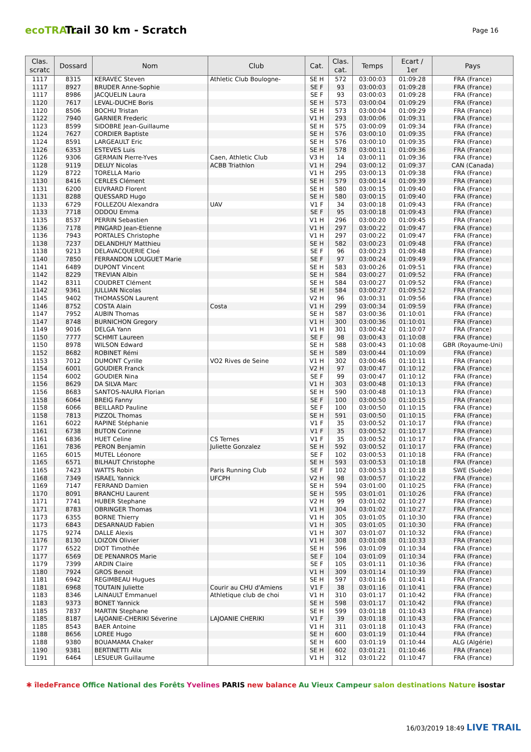ecoTRAIL
Trail 30 km - Scratch
Page 16
| Clas. scratc | Dossard | Nom | Club | Cat. | Clas. cat. | Temps | Ecart / 1er | Pays |
| --- | --- | --- | --- | --- | --- | --- | --- | --- |
| 1117 | 8315 | KERAVEC Steven | Athletic Club Boulogne- | SE H | 572 | 03:00:03 | 01:09:28 | FRA (France) |
| 1117 | 8927 | BRUDER Anne-Sophie | | SE F | 93 | 03:00:03 | 01:09:28 | FRA (France) |
| 1117 | 8986 | JACQUELIN Laura | | SE F | 93 | 03:00:03 | 01:09:28 | FRA (France) |
| 1120 | 7617 | LEVAL-DUCHE Boris | | SE H | 573 | 03:00:04 | 01:09:29 | FRA (France) |
| 1120 | 8506 | BOCHU Tristan | | SE H | 573 | 03:00:04 | 01:09:29 | FRA (France) |
| 1122 | 7940 | GARNIER Frederic | | V1 H | 293 | 03:00:06 | 01:09:31 | FRA (France) |
| 1123 | 8599 | SIDOBRE Jean-Guillaume | | SE H | 575 | 03:00:09 | 01:09:34 | FRA (France) |
| 1124 | 7627 | CORDIER Baptiste | | SE H | 576 | 03:00:10 | 01:09:35 | FRA (France) |
| 1124 | 8591 | LARGEAULT Eric | | SE H | 576 | 03:00:10 | 01:09:35 | FRA (France) |
| 1126 | 6353 | ESTEVES Luis | | SE H | 578 | 03:00:11 | 01:09:36 | FRA (France) |
| 1126 | 9306 | GERMAIN Pierre-Yves | Caen, Athletic Club | V3 H | 14 | 03:00:11 | 01:09:36 | FRA (France) |
| 1128 | 9119 | DELUY Nicolas | ACBB Triathlon | V1 H | 294 | 03:00:12 | 01:09:37 | CAN (Canada) |
| 1129 | 8722 | TORELLA Mario | | V1 H | 295 | 03:00:13 | 01:09:38 | FRA (France) |
| 1130 | 8416 | CERLES Clément | | SE H | 579 | 03:00:14 | 01:09:39 | FRA (France) |
| 1131 | 6200 | EUVRARD Florent | | SE H | 580 | 03:00:15 | 01:09:40 | FRA (France) |
| 1131 | 8288 | QUESSARD Hugo | | SE H | 580 | 03:00:15 | 01:09:40 | FRA (France) |
| 1133 | 6729 | FOLLEZOU Alexandra | UAV | V1 F | 34 | 03:00:18 | 01:09:43 | FRA (France) |
| 1133 | 7718 | ODDOU Emma | | SE F | 95 | 03:00:18 | 01:09:43 | FRA (France) |
| 1135 | 8537 | PERRIN Sebastien | | V1 H | 296 | 03:00:20 | 01:09:45 | FRA (France) |
| 1136 | 7178 | PINGARD Jean-Etienne | | V1 H | 297 | 03:00:22 | 01:09:47 | FRA (France) |
| 1136 | 7943 | PORTALES Christophe | | V1 H | 297 | 03:00:22 | 01:09:47 | FRA (France) |
| 1138 | 7237 | DELANDHUY Matthieu | | SE H | 582 | 03:00:23 | 01:09:48 | FRA (France) |
| 1138 | 9213 | DELAVACQUERIE Cloé | | SE F | 96 | 03:00:23 | 01:09:48 | FRA (France) |
| 1140 | 7850 | FERRANDON LOUGUET Marie | | SE F | 97 | 03:00:24 | 01:09:49 | FRA (France) |
| 1141 | 6489 | DUPONT Vincent | | SE H | 583 | 03:00:26 | 01:09:51 | FRA (France) |
| 1142 | 8229 | TREVIAN Albin | | SE H | 584 | 03:00:27 | 01:09:52 | FRA (France) |
| 1142 | 8311 | COUDRET Clément | | SE H | 584 | 03:00:27 | 01:09:52 | FRA (France) |
| 1142 | 9361 | JULLIAN Nicolas | | SE H | 584 | 03:00:27 | 01:09:52 | FRA (France) |
| 1145 | 9402 | THOMASSON Laurent | | V2 H | 96 | 03:00:31 | 01:09:56 | FRA (France) |
| 1146 | 8752 | COSTA Alain | Costa | V1 H | 299 | 03:00:34 | 01:09:59 | FRA (France) |
| 1147 | 7952 | AUBIN Thomas | | SE H | 587 | 03:00:36 | 01:10:01 | FRA (France) |
| 1147 | 8748 | BURNICHON Gregory | | V1 H | 300 | 03:00:36 | 01:10:01 | FRA (France) |
| 1149 | 9016 | DELGA Yann | | V1 H | 301 | 03:00:42 | 01:10:07 | FRA (France) |
| 1150 | 7777 | SCHMIT Laureen | | SE F | 98 | 03:00:43 | 01:10:08 | FRA (France) |
| 1150 | 8978 | WILSON Edward | | SE H | 588 | 03:00:43 | 01:10:08 | GBR (Royaume-Uni) |
| 1152 | 8682 | ROBINET Rémi | | SE H | 589 | 03:00:44 | 01:10:09 | FRA (France) |
| 1153 | 7012 | DUMONT Cyrille | VO2 Rives de Seine | V1 H | 302 | 03:00:46 | 01:10:11 | FRA (France) |
| 1154 | 6001 | GOUDIER Franck | | V2 H | 97 | 03:00:47 | 01:10:12 | FRA (France) |
| 1154 | 6002 | GOUDIER Nina | | SE F | 99 | 03:00:47 | 01:10:12 | FRA (France) |
| 1156 | 8629 | DA SILVA Marc | | V1 H | 303 | 03:00:48 | 01:10:13 | FRA (France) |
| 1156 | 8683 | SANTOS-NAURA Florian | | SE H | 590 | 03:00:48 | 01:10:13 | FRA (France) |
| 1158 | 6064 | BREIG Fanny | | SE F | 100 | 03:00:50 | 01:10:15 | FRA (France) |
| 1158 | 6066 | BEILLARD Pauline | | SE F | 100 | 03:00:50 | 01:10:15 | FRA (France) |
| 1158 | 7813 | PIZZOL Thomas | | SE H | 591 | 03:00:50 | 01:10:15 | FRA (France) |
| 1161 | 6022 | RAPINE Stéphanie | | V1 F | 35 | 03:00:52 | 01:10:17 | FRA (France) |
| 1161 | 6738 | BUTON Corinne | | V1 F | 35 | 03:00:52 | 01:10:17 | FRA (France) |
| 1161 | 6836 | HUET Celine | CS Ternes | V1 F | 35 | 03:00:52 | 01:10:17 | FRA (France) |
| 1161 | 7836 | PERON Benjamin | Juliette Gonzalez | SE H | 592 | 03:00:52 | 01:10:17 | FRA (France) |
| 1165 | 6015 | MUTEL Léonore | | SE F | 102 | 03:00:53 | 01:10:18 | FRA (France) |
| 1165 | 6571 | BILHAUT Christophe | | SE H | 593 | 03:00:53 | 01:10:18 | FRA (France) |
| 1165 | 7423 | WATTS Robin | Paris Running Club | SE F | 102 | 03:00:53 | 01:10:18 | SWE (Suède) |
| 1168 | 7349 | ISRAEL Yannick | UFCPH | V2 H | 98 | 03:00:57 | 01:10:22 | FRA (France) |
| 1169 | 7147 | FERRAND Damien | | SE H | 594 | 03:01:00 | 01:10:25 | FRA (France) |
| 1170 | 8091 | BRANCHU Laurent | | SE H | 595 | 03:01:01 | 01:10:26 | FRA (France) |
| 1171 | 7741 | HUBER Stephane | | V2 H | 99 | 03:01:02 | 01:10:27 | FRA (France) |
| 1171 | 8783 | OBRINGER Thomas | | V1 H | 304 | 03:01:02 | 01:10:27 | FRA (France) |
| 1173 | 6355 | BORNE Thierry | | V1 H | 305 | 03:01:05 | 01:10:30 | FRA (France) |
| 1173 | 6843 | DESARNAUD Fabien | | V1 H | 305 | 03:01:05 | 01:10:30 | FRA (France) |
| 1175 | 9274 | DALLE Alexis | | V1 H | 307 | 03:01:07 | 01:10:32 | FRA (France) |
| 1176 | 8130 | LOIZON Olivier | | V1 H | 308 | 03:01:08 | 01:10:33 | FRA (France) |
| 1177 | 6522 | DIOT Timothée | | SE H | 596 | 03:01:09 | 01:10:34 | FRA (France) |
| 1177 | 6569 | DE PENANROS Marie | | SE F | 104 | 03:01:09 | 01:10:34 | FRA (France) |
| 1179 | 7399 | ARDIN Claire | | SE F | 105 | 03:01:11 | 01:10:36 | FRA (France) |
| 1180 | 7924 | GROS Benoit | | V1 H | 309 | 03:01:14 | 01:10:39 | FRA (France) |
| 1181 | 6942 | REGIMBEAU Hugues | | SE H | 597 | 03:01:16 | 01:10:41 | FRA (France) |
| 1181 | 6968 | TOUTAIN Juliette | Courir au CHU d'Amiens | V1 F | 38 | 03:01:16 | 01:10:41 | FRA (France) |
| 1183 | 8346 | LAINAULT Emmanuel | Athletique club de choi | V1 H | 310 | 03:01:17 | 01:10:42 | FRA (France) |
| 1183 | 9373 | BONET Yannick | | SE H | 598 | 03:01:17 | 01:10:42 | FRA (France) |
| 1185 | 7837 | MARTIN Stephane | | SE H | 599 | 03:01:18 | 01:10:43 | FRA (France) |
| 1185 | 8187 | LAJOANIE-CHERIKI Séverine | LAJOANIE CHERIKI | V1 F | 39 | 03:01:18 | 01:10:43 | FRA (France) |
| 1185 | 8543 | BAER Antoine | | V1 H | 311 | 03:01:18 | 01:10:43 | FRA (France) |
| 1188 | 8656 | LOREE Hugo | | SE H | 600 | 03:01:19 | 01:10:44 | FRA (France) |
| 1188 | 9380 | BOUAMAMA Chaker | | SE H | 600 | 03:01:19 | 01:10:44 | ALG (Algérie) |
| 1190 | 9381 | BERTINETTI Alix | | SE H | 602 | 03:01:21 | 01:10:46 | FRA (France) |
| 1191 | 6464 | LESUEUR Guillaume | | V1 H | 312 | 03:01:22 | 01:10:47 | FRA (France) |
✱ îledeFrance Office National des Forêts Yvelines PARIS new balance Au Vieux Campeur salon destinations Nature isostar
16/03/2019 18:49 LIVE TRAIL